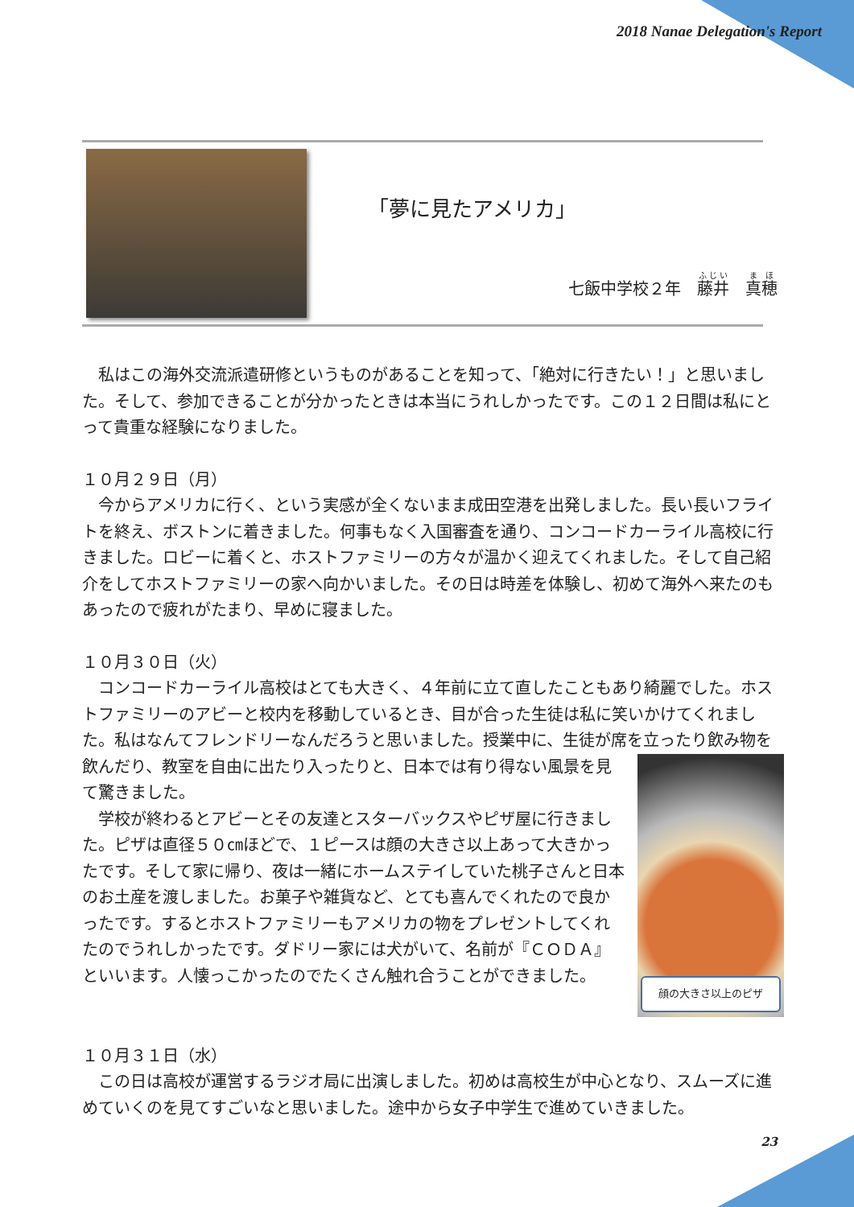2018 Nanae Delegation's Report
「夢に見たアメリカ」
七飯中学校２年　藤井　真穂
　私はこの海外交流派遣研修というものがあることを知って、「絶対に行きたい！」と思いました。そして、参加できることが分かったときは本当にうれしかったです。この１２日間は私にとって貴重な経験になりました。
１０月２９日（月）
　今からアメリカに行く、という実感が全くないまま成田空港を出発しました。長い長いフライトを終え、ボストンに着きました。何事もなく入国審査を通り、コンコードカーライル高校に行きました。ロビーに着くと、ホストファミリーの方々が温かく迎えてくれました。そして自己紹介をしてホストファミリーの家へ向かいました。その日は時差を体験し、初めて海外へ来たのもあったので疲れがたまり、早めに寝ました。
１０月３０日（火）
　コンコードカーライル高校はとても大きく、４年前に立て直したこともあり綺麗でした。ホストファミリーのアビーと校内を移動しているとき、目が合った生徒は私に笑いかけてくれました。私はなんてフレンドリーなんだろうと思いました。授業中に、生徒が席を立
顔の大きさ以上のピザ
ったり飲み物を飲んだり、教室を自由に出たり入ったりと、日本では有り得ない風景を見て驚きました。
　学校が終わるとアビーとその友達とスターバックスやピザ屋に行きました。ピザは直径５０㎝ほどで、１ピースは顔の大きさ以上あって大きかったです。そして家に帰り、夜は一緒にホームステイしていた桃子さんと日本のお土産を渡しました。お菓子や雑貨など、とても喜んでくれたので良かったです。するとホストファミリーもアメリカの物をプレゼントしてくれたのでうれしかったです。ダドリー家には犬がいて、名前が『ＣＯＤＡ』といいます。人懐っこかったのでたくさん触れ合うことができました。
１０月３１日（水）
　この日は高校が運営するラジオ局に出演しました。初めは高校生が中心となり、スムーズに進めていくのを見てすごいなと思いました。途中から女子中学生で進めていきました。
23